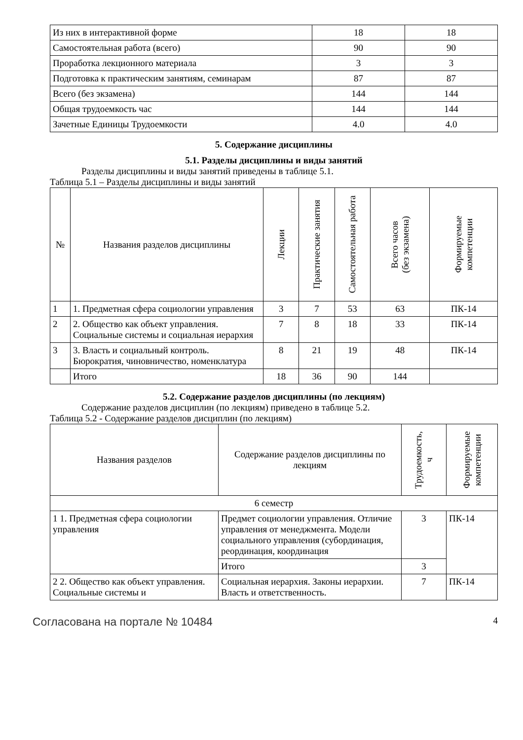| Из них в интерактивной форме | 18 | 18 |
| Самостоятельная работа (всего) | 90 | 90 |
| Проработка лекционного материала | 3 | 3 |
| Подготовка к практическим занятиям, семинарам | 87 | 87 |
| Всего (без экзамена) | 144 | 144 |
| Общая трудоемкость час | 144 | 144 |
| Зачетные Единицы Трудоемкости | 4.0 | 4.0 |
5. Содержание дисциплины
5.1. Разделы дисциплины и виды занятий
Разделы дисциплины и виды занятий приведены в таблице 5.1.
Таблица 5.1 – Разделы дисциплины и виды занятий
| № | Названия разделов дисциплины | Лекции | Практические занятия | Самостоятельная работа | Всего часов (без экзамена) | Формируемые компетенции |
| --- | --- | --- | --- | --- | --- | --- |
| 1 | 1. Предметная сфера социологии управления | 3 | 7 | 53 | 63 | ПК-14 |
| 2 | 2. Общество как объект управления. Социальные системы и социальная иерархия | 7 | 8 | 18 | 33 | ПК-14 |
| 3 | 3. Власть и социальный контроль. Бюрократия, чиновничество, номенклатура | 8 | 21 | 19 | 48 | ПК-14 |
| | Итого | 18 | 36 | 90 | 144 | |
5.2. Содержание разделов дисциплины (по лекциям)
Содержание разделов дисциплин (по лекциям) приведено в таблице 5.2.
Таблица 5.2 - Содержание разделов дисциплин (по лекциям)
| Названия разделов | Содержание разделов дисциплины по лекциям | Трудоемкость, ч | Формируемые компетенции |
| --- | --- | --- | --- |
| 6 семестр | | | |
| 1 1. Предметная сфера социологии управления | Предмет социологии управления. Отличие управления от менеджмента. Модели социального управления (субординация, реординация, координация | 3 | ПК-14 |
| | Итого | 3 | |
| 2 2. Общество как объект управления. Социальные системы и | Социальная иерархия. Законы иерархии. Власть и ответственность. | 7 | ПК-14 |
Согласована на портале № 10484 4